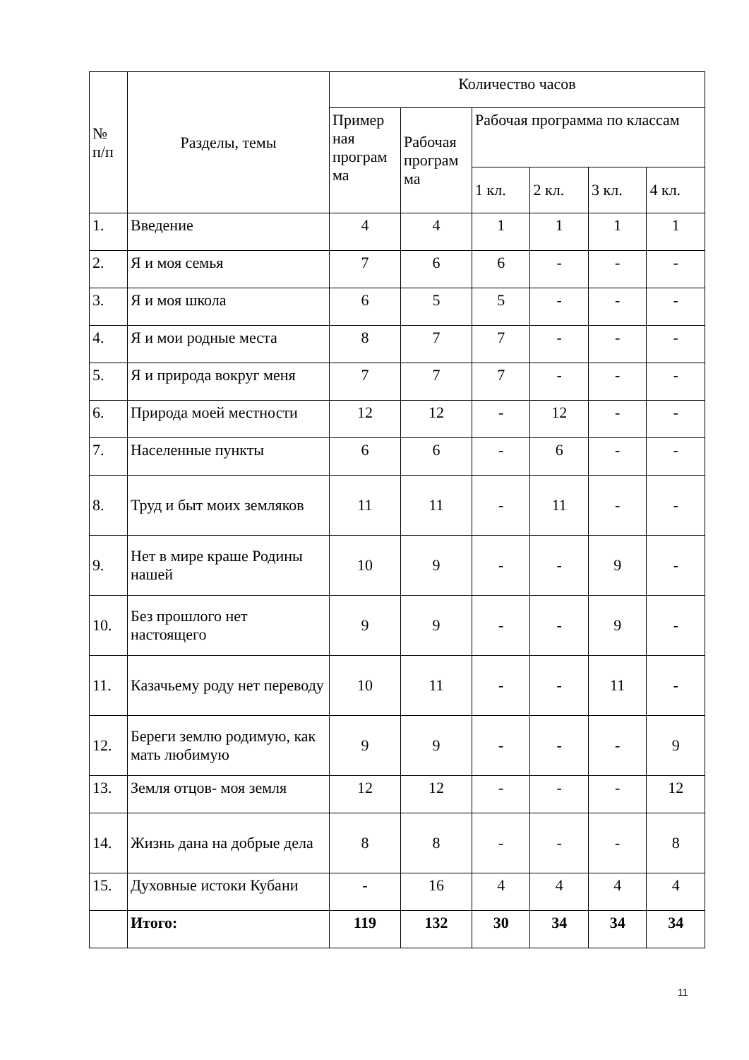| № п/п | Разделы, темы | Количество часов | | | | | |
| --- | --- | --- | --- | --- | --- | --- | --- |
| | | Пример ная програм ма | Рабочая програм ма | Рабочая программа по классам | | | |
| | | | | 1 кл. | 2 кл. | 3 кл. | 4 кл. |
| 1. | Введение | 4 | 4 | 1 | 1 | 1 | 1 |
| 2. | Я и моя семья | 7 | 6 | 6 | - | - | - |
| 3. | Я и моя школа | 6 | 5 | 5 | - | - | - |
| 4. | Я и мои родные места | 8 | 7 | 7 | - | - | - |
| 5. | Я и природа вокруг меня | 7 | 7 | 7 | - | - | - |
| 6. | Природа моей местности | 12 | 12 | - | 12 | - | - |
| 7. | Населенные пункты | 6 | 6 | - | 6 | - | - |
| 8. | Труд и быт моих земляков | 11 | 11 | - | 11 | - | - |
| 9. | Нет в мире краше Родины нашей | 10 | 9 | - | - | 9 | - |
| 10. | Без прошлого нет настоящего | 9 | 9 | - | - | 9 | - |
| 11. | Казачьему роду нет переводу | 10 | 11 | - | - | 11 | - |
| 12. | Береги землю родимую, как мать любимую | 9 | 9 | - | - | - | 9 |
| 13. | Земля отцов- моя земля | 12 | 12 | - | - | - | 12 |
| 14. | Жизнь дана на добрые дела | 8 | 8 | - | - | - | 8 |
| 15. | Духовные истоки Кубани | - | 16 | 4 | 4 | 4 | 4 |
| | Итого: | 119 | 132 | 30 | 34 | 34 | 34 |
11